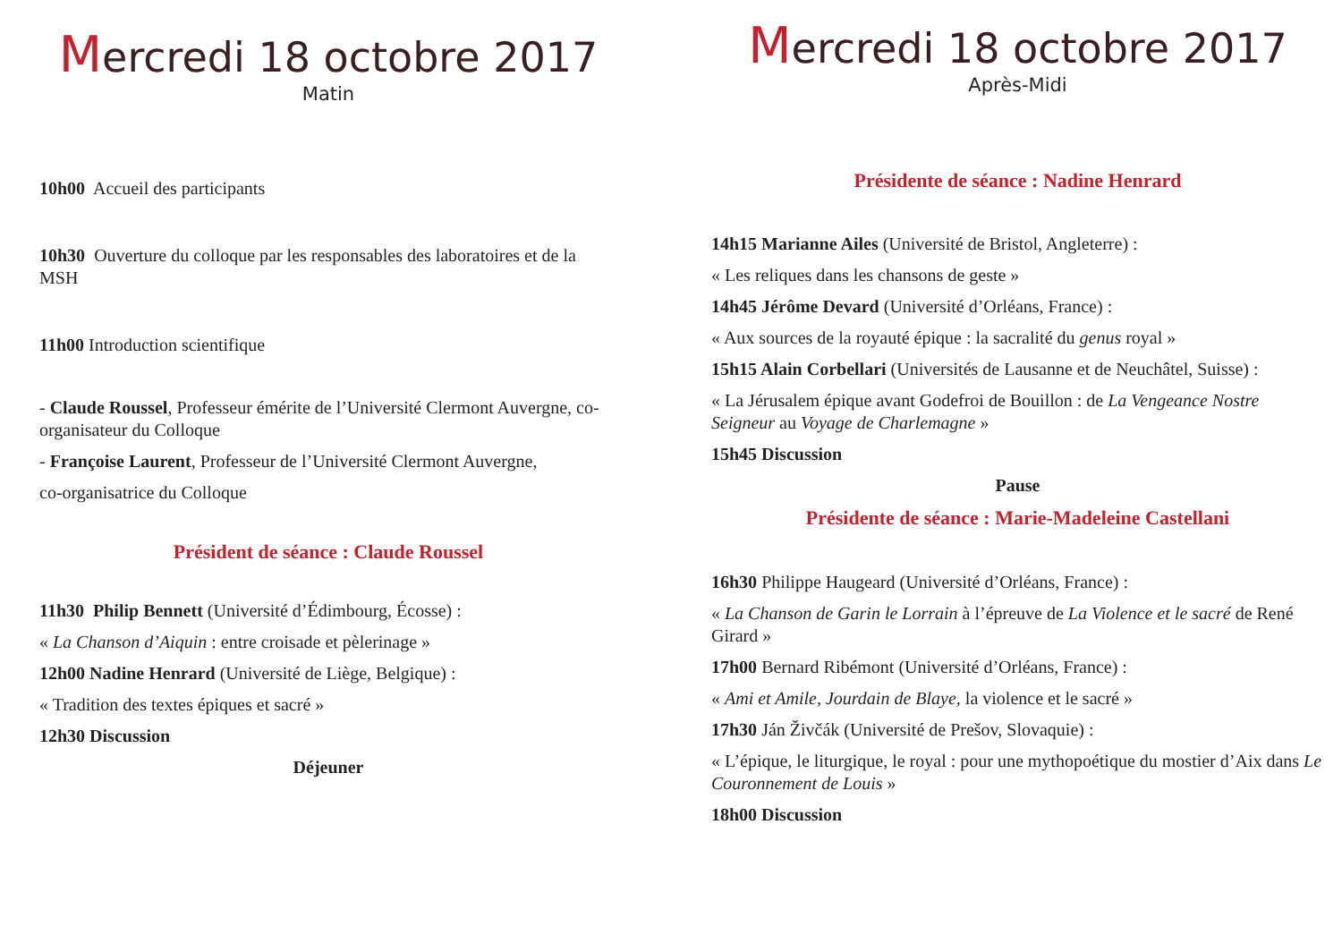Mercredi 18 octobre 2017
Matin
10h00 Accueil des participants
10h30 Ouverture du colloque par les responsables des laboratoires et de la MSH
11h00 Introduction scientifique
- Claude Roussel, Professeur émérite de l’Université Clermont Auvergne, co-organisateur du Colloque
- Françoise Laurent, Professeur de l’Université Clermont Auvergne,
co-organisatrice du Colloque
Président de séance : Claude Roussel
11h30 Philip Bennett (Université d’Édimbourg, Écosse) :
« La Chanson d’Aiquin : entre croisade et pèlerinage »
12h00 Nadine Henrard (Université de Liège, Belgique) :
« Tradition des textes épiques et sacré »
12h30 Discussion
Déjeuner
Mercredi 18 octobre 2017
Après-Midi
Présidente de séance : Nadine Henrard
14h15 Marianne Ailes (Université de Bristol, Angleterre) :
« Les reliques dans les chansons de geste »
14h45 Jérôme Devard (Université d’Orléans, France) :
« Aux sources de la royauté épique : la sacralité du genus royal »
15h15 Alain Corbellari (Universités de Lausanne et de Neuchâtel, Suisse) :
« La Jérusalem épique avant Godefroi de Bouillon : de La Vengeance Nostre Seigneur au Voyage de Charlemagne »
15h45 Discussion
Pause
Présidente de séance : Marie-Madeleine Castellani
16h30 Philippe Haugeard (Université d’Orléans, France) :
« La Chanson de Garin le Lorrain à l’épreuve de La Violence et le sacré de René Girard »
17h00 Bernard Ribémont (Université d’Orléans, France) :
« Ami et Amile, Jourdain de Blaye, la violence et le sacré »
17h30 Ján Živčák (Université de Prešov, Slovaquie) :
« L’épique, le liturgique, le royal : pour une mythopoétique du mostier d’Aix dans Le Couronnement de Louis »
18h00 Discussion